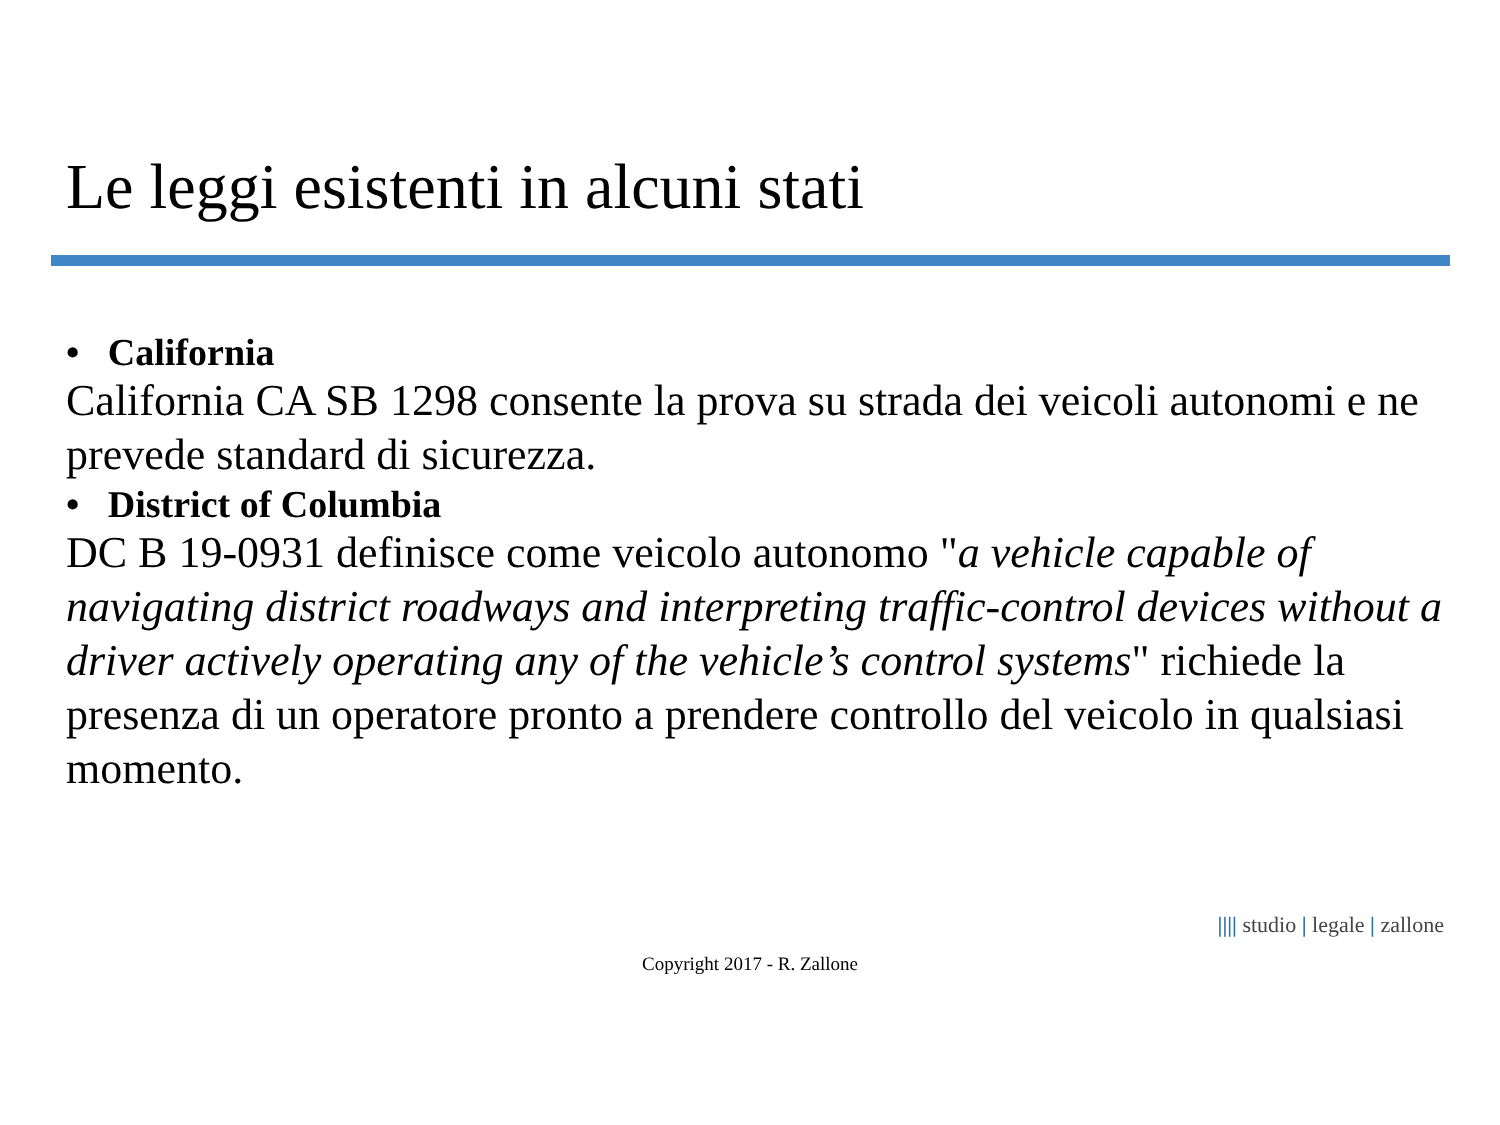Le leggi esistenti in alcuni stati
• California
California CA SB 1298 consente la prova su strada dei veicoli autonomi e ne prevede standard di sicurezza.
• District of Columbia
DC B 19-0931 definisce come veicolo autonomo "a vehicle capable of navigating district roadways and interpreting traffic-control devices without a driver actively operating any of the vehicle’s control systems" richiede la presenza di un operatore pronto a prendere controllo del veicolo in qualsiasi momento.
|||| studio | legale | zallone
Copyright 2017 - R. Zallone